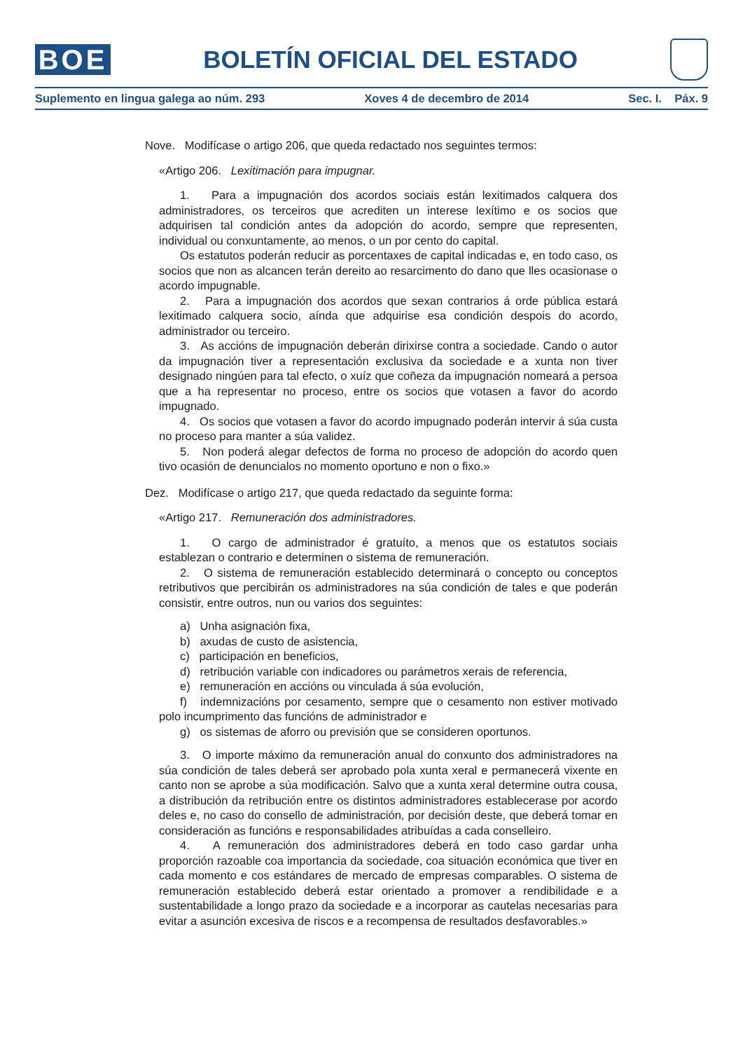BOE
BOLETÍN OFICIAL DEL ESTADO
Suplemento en lingua galega ao núm. 293 Xoves 4 de decembro de 2014 Sec. I. Páx. 9
Nove. Modifícase o artigo 206, que queda redactado nos seguintes termos:
«Artigo 206. Lexitimación para impugnar.
1. Para a impugnación dos acordos sociais están lexitimados calquera dos administradores, os terceiros que acrediten un interese lexítimo e os socios que adquirisen tal condición antes da adopción do acordo, sempre que representen, individual ou conxuntamente, ao menos, o un por cento do capital.
Os estatutos poderán reducir as porcentaxes de capital indicadas e, en todo caso, os socios que non as alcancen terán dereito ao resarcimento do dano que lles ocasionase o acordo impugnable.
2. Para a impugnación dos acordos que sexan contrarios á orde pública estará lexitimado calquera socio, aínda que adquirise esa condición despois do acordo, administrador ou terceiro.
3. As accións de impugnación deberán dirixirse contra a sociedade. Cando o autor da impugnación tiver a representación exclusiva da sociedade e a xunta non tiver designado ningúen para tal efecto, o xuíz que coñeza da impugnación nomeará a persoa que a ha representar no proceso, entre os socios que votasen a favor do acordo impugnado.
4. Os socios que votasen a favor do acordo impugnado poderán intervir á súa custa no proceso para manter a súa validez.
5. Non poderá alegar defectos de forma no proceso de adopción do acordo quen tivo ocasión de denuncialos no momento oportuno e non o fixo.»
Dez. Modifícase o artigo 217, que queda redactado da seguinte forma:
«Artigo 217. Remuneración dos administradores.
1. O cargo de administrador é gratuíto, a menos que os estatutos sociais establezan o contrario e determinen o sistema de remuneración.
2. O sistema de remuneración establecido determinará o concepto ou conceptos retributivos que percibirán os administradores na súa condición de tales e que poderán consistir, entre outros, nun ou varios dos seguintes:
a) Unha asignación fixa,
b) axudas de custo de asistencia,
c) participación en beneficios,
d) retribución variable con indicadores ou parámetros xerais de referencia,
e) remuneración en accións ou vinculada á súa evolución,
f) indemnizacións por cesamento, sempre que o cesamento non estiver motivado polo incumprimento das funcións de administrador e
g) os sistemas de aforro ou previsión que se consideren oportunos.
3. O importe máximo da remuneración anual do conxunto dos administradores na súa condición de tales deberá ser aprobado pola xunta xeral e permanecerá vixente en canto non se aprobe a súa modificación. Salvo que a xunta xeral determine outra cousa, a distribución da retribución entre os distintos administradores establecerase por acordo deles e, no caso do consello de administración, por decisión deste, que deberá tomar en consideración as funcións e responsabilidades atribuídas a cada conselleiro.
4. A remuneración dos administradores deberá en todo caso gardar unha proporción razoable coa importancia da sociedade, coa situación económica que tiver en cada momento e cos estándares de mercado de empresas comparables. O sistema de remuneración establecido deberá estar orientado a promover a rendibilidade e a sustentabilidade a longo prazo da sociedade e a incorporar as cautelas necesarias para evitar a asunción excesiva de riscos e a recompensa de resultados desfavorables.»